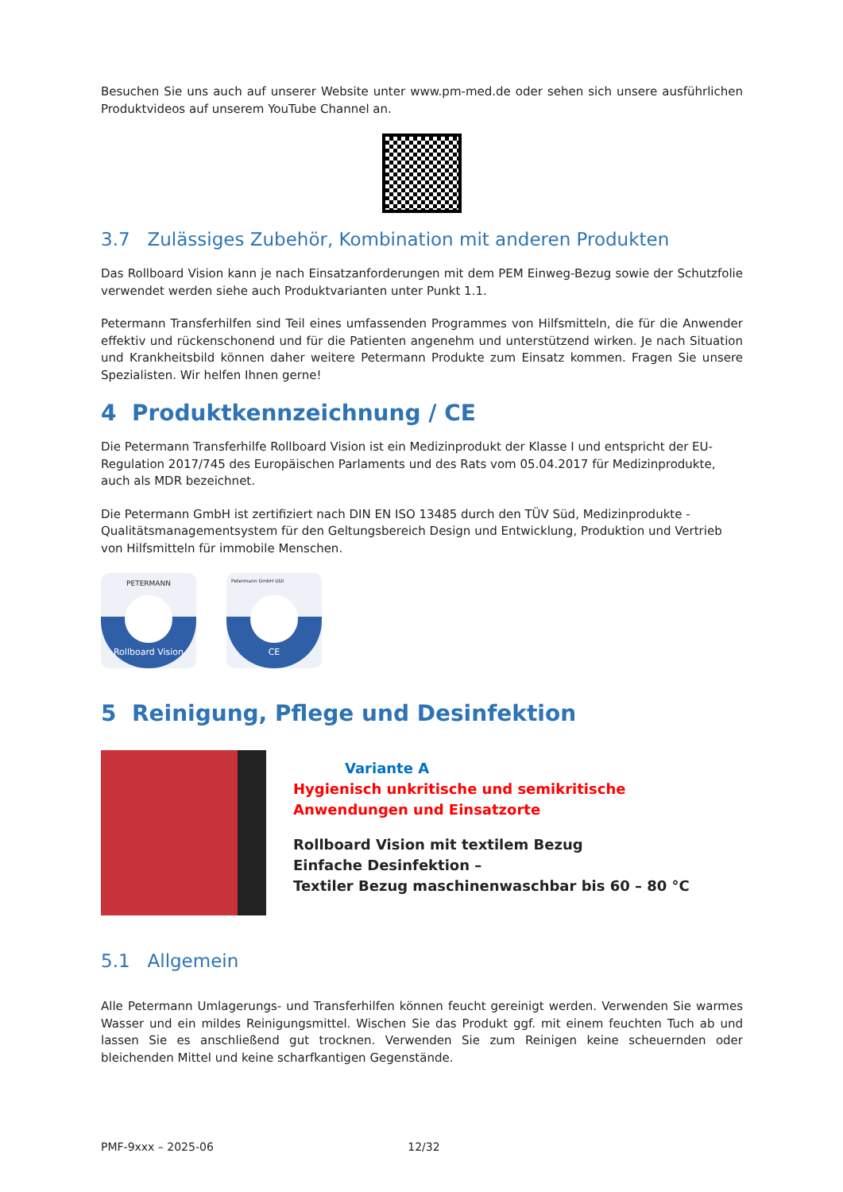Besuchen Sie uns auch auf unserer Website unter www.pm-med.de oder sehen sich unsere ausführlichen Produktvideos auf unserem YouTube Channel an.
3.7 Zulässiges Zubehör, Kombination mit anderen Produkten
Das Rollboard Vision kann je nach Einsatzanforderungen mit dem PEM Einweg-Bezug sowie der Schutzfolie verwendet werden siehe auch Produktvarianten unter Punkt 1.1.
Petermann Transferhilfen sind Teil eines umfassenden Programmes von Hilfsmitteln, die für die Anwender effektiv und rückenschonend und für die Patienten angenehm und unterstützend wirken. Je nach Situation und Krankheitsbild können daher weitere Petermann Produkte zum Einsatz kommen. Fragen Sie unsere Spezialisten. Wir helfen Ihnen gerne!
4 Produktkennzeichnung / CE
Die Petermann Transferhilfe Rollboard Vision ist ein Medizinprodukt der Klasse I und entspricht der EU-Regulation 2017/745 des Europäischen Parlaments und des Rats vom 05.04.2017 für Medizinprodukte, auch als MDR bezeichnet.
Die Petermann GmbH ist zertifiziert nach DIN EN ISO 13485 durch den TÜV Süd, Medizinprodukte - Qualitätsmanagementsystem für den Geltungsbereich Design und Entwicklung, Produktion und Vertrieb von Hilfsmitteln für immobile Menschen.
PETERMANN
Rollboard Vision
Petermann GmbH UDI
CE
5 Reinigung, Pflege und Desinfektion
Variante A
Hygienisch unkritische und semikritische
Anwendungen und Einsatzorte
Rollboard Vision mit textilem Bezug
Einfache Desinfektion –
Textiler Bezug maschinenwaschbar bis 60 – 80 °C
5.1 Allgemein
Alle Petermann Umlagerungs- und Transferhilfen können feucht gereinigt werden. Verwenden Sie warmes Wasser und ein mildes Reinigungsmittel. Wischen Sie das Produkt ggf. mit einem feuchten Tuch ab und lassen Sie es anschließend gut trocknen. Verwenden Sie zum Reinigen keine scheuernden oder bleichenden Mittel und keine scharfkantigen Gegenstände.
PMF-9xxx – 2025-06 12/32